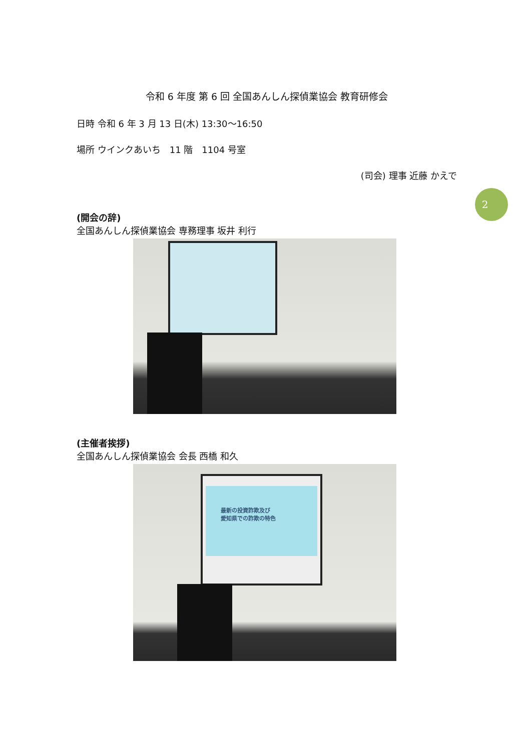2
令和 6 年度 第 6 回 全国あんしん探偵業協会 教育研修会
日時 令和 6 年 3 月 13 日(木) 13:30～16:50
場所 ウインクあいち　11 階　1104 号室
(司会) 理事 近藤 かえで
(開会の辞)
全国あんしん探偵業協会 専務理事 坂井 利行
(主催者挨拶)
全国あんしん探偵業協会 会長 西橋 和久
最新の投資詐欺及び
愛知県での詐欺の特色